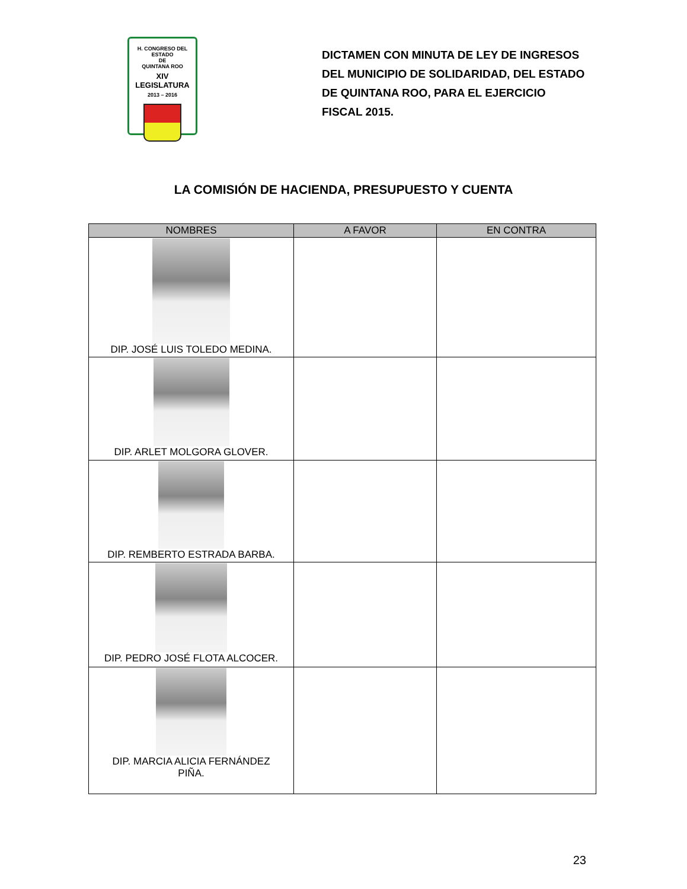H. CONGRESO DEL ESTADO
DE
QUINTANA ROO
XIV LEGISLATURA
2013 – 2016
DICTAMEN CON MINUTA DE LEY DE INGRESOS DEL MUNICIPIO DE SOLIDARIDAD, DEL ESTADO DE QUINTANA ROO, PARA EL EJERCICIO FISCAL 2015.
LA COMISIÓN DE HACIENDA, PRESUPUESTO Y CUENTA
| NOMBRES | A FAVOR | EN CONTRA |
| --- | --- | --- |
| DIP. JOSÉ LUIS TOLEDO MEDINA. | | |
| DIP. ARLET MOLGORA GLOVER. | | |
| DIP. REMBERTO ESTRADA BARBA. | | |
| DIP. PEDRO JOSÉ FLOTA ALCOCER. | | |
| DIP. MARCIA ALICIA FERNÁNDEZ PIÑA. | | |
23